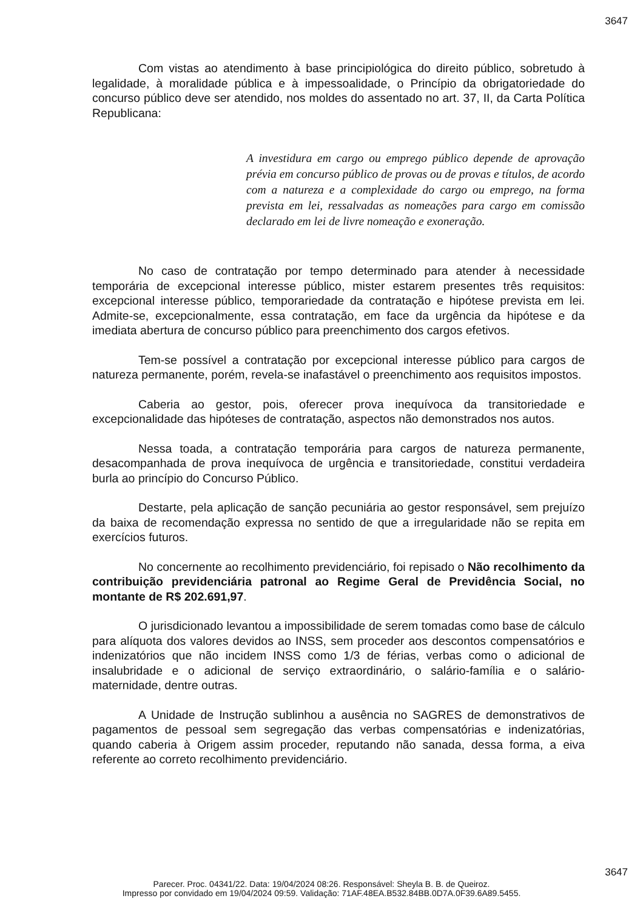3647
Com vistas ao atendimento à base principiológica do direito público, sobretudo à legalidade, à moralidade pública e à impessoalidade, o Princípio da obrigatoriedade do concurso público deve ser atendido, nos moldes do assentado no art. 37, II, da Carta Política Republicana:
A investidura em cargo ou emprego público depende de aprovação prévia em concurso público de provas ou de provas e títulos, de acordo com a natureza e a complexidade do cargo ou emprego, na forma prevista em lei, ressalvadas as nomeações para cargo em comissão declarado em lei de livre nomeação e exoneração.
No caso de contratação por tempo determinado para atender à necessidade temporária de excepcional interesse público, mister estarem presentes três requisitos: excepcional interesse público, temporariedade da contratação e hipótese prevista em lei. Admite-se, excepcionalmente, essa contratação, em face da urgência da hipótese e da imediata abertura de concurso público para preenchimento dos cargos efetivos.
Tem-se possível a contratação por excepcional interesse público para cargos de natureza permanente, porém, revela-se inafastável o preenchimento aos requisitos impostos.
Caberia ao gestor, pois, oferecer prova inequívoca da transitoriedade e excepcionalidade das hipóteses de contratação, aspectos não demonstrados nos autos.
Nessa toada, a contratação temporária para cargos de natureza permanente, desacompanhada de prova inequívoca de urgência e transitoriedade, constitui verdadeira burla ao princípio do Concurso Público.
Destarte, pela aplicação de sanção pecuniária ao gestor responsável, sem prejuízo da baixa de recomendação expressa no sentido de que a irregularidade não se repita em exercícios futuros.
No concernente ao recolhimento previdenciário, foi repisado o Não recolhimento da contribuição previdenciária patronal ao Regime Geral de Previdência Social, no montante de R$ 202.691,97.
O jurisdicionado levantou a impossibilidade de serem tomadas como base de cálculo para alíquota dos valores devidos ao INSS, sem proceder aos descontos compensatórios e indenizatórios que não incidem INSS como 1/3 de férias, verbas como o adicional de insalubridade e o adicional de serviço extraordinário, o salário-família e o salário-maternidade, dentre outras.
A Unidade de Instrução sublinhou a ausência no SAGRES de demonstrativos de pagamentos de pessoal sem segregação das verbas compensatórias e indenizatórias, quando caberia à Origem assim proceder, reputando não sanada, dessa forma, a eiva referente ao correto recolhimento previdenciário.
3647
Parecer. Proc. 04341/22. Data: 19/04/2024 08:26. Responsável: Sheyla B. B. de Queiroz.
Impresso por convidado em 19/04/2024 09:59. Validação: 71AF.48EA.B532.84BB.0D7A.0F39.6A89.5455.